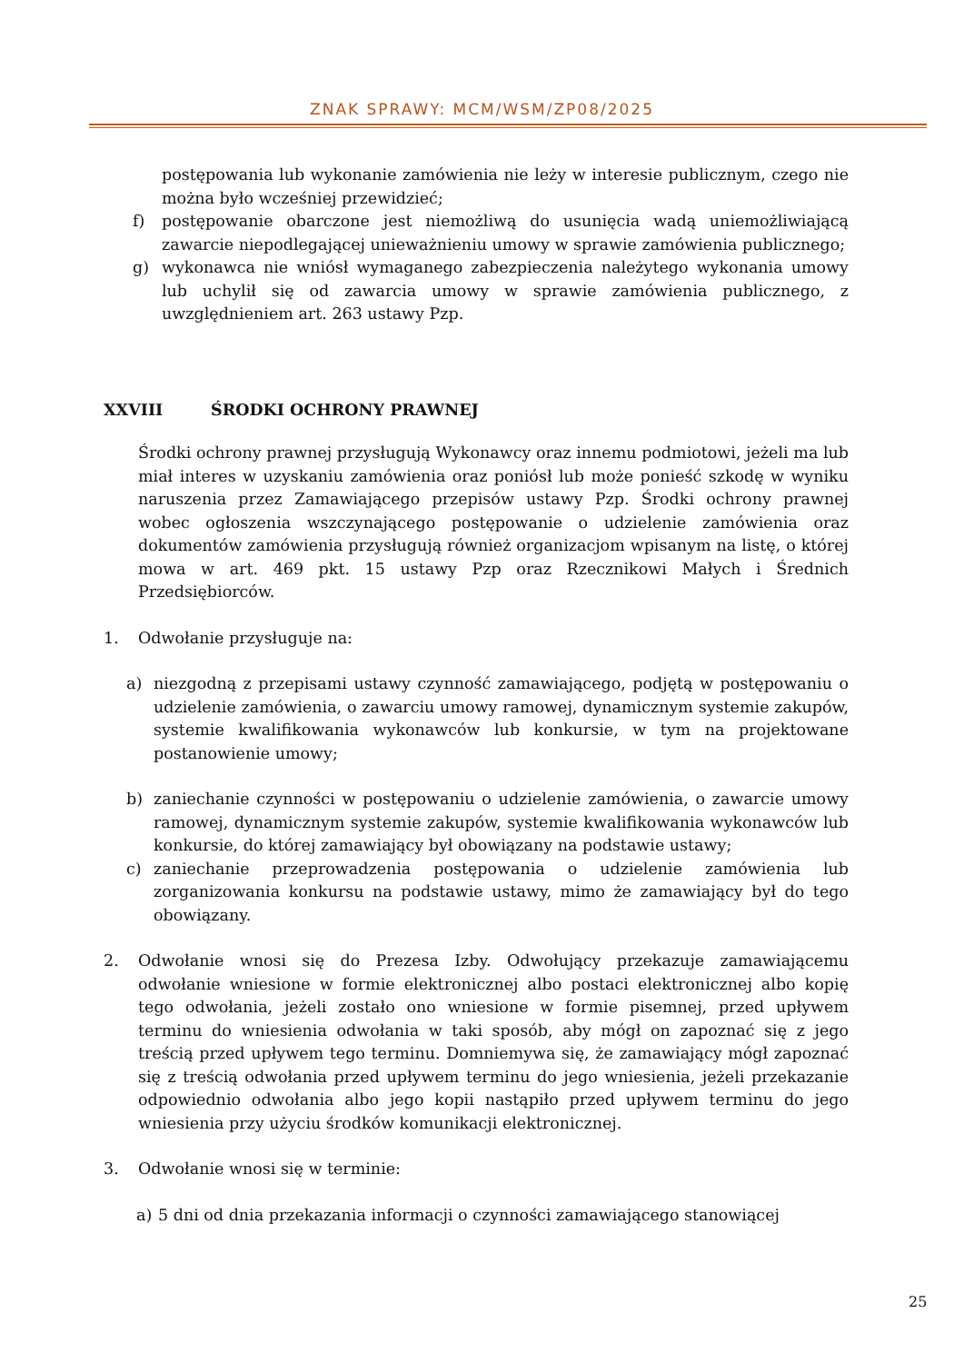ZNAK SPRAWY: MCM/WSM/ZP08/2025
postępowania lub wykonanie zamówienia nie leży w interesie publicznym, czego nie można było wcześniej przewidzieć;
f) postępowanie obarczone jest niemożliwą do usunięcia wadą uniemożliwiającą zawarcie niepodlegającej unieważnieniu umowy w sprawie zamówienia publicznego;
g) wykonawca nie wniósł wymaganego zabezpieczenia należytego wykonania umowy lub uchylił się od zawarcia umowy w sprawie zamówienia publicznego, z uwzględnieniem art. 263 ustawy Pzp.
XXVIII ŚRODKI OCHRONY PRAWNEJ
Środki ochrony prawnej przysługują Wykonawcy oraz innemu podmiotowi, jeżeli ma lub miał interes w uzyskaniu zamówienia oraz poniósł lub może ponieść szkodę w wyniku naruszenia przez Zamawiającego przepisów ustawy Pzp. Środki ochrony prawnej wobec ogłoszenia wszczynającego postępowanie o udzielenie zamówienia oraz dokumentów zamówienia przysługują również organizacjom wpisanym na listę, o której mowa w art. 469 pkt. 15 ustawy Pzp oraz Rzecznikowi Małych i Średnich Przedsiębiorców.
1. Odwołanie przysługuje na:
a) niezgodną z przepisami ustawy czynność zamawiającego, podjętą w postępowaniu o udzielenie zamówienia, o zawarciu umowy ramowej, dynamicznym systemie zakupów, systemie kwalifikowania wykonawców lub konkursie, w tym na projektowane postanowienie umowy;
b) zaniechanie czynności w postępowaniu o udzielenie zamówienia, o zawarcie umowy ramowej, dynamicznym systemie zakupów, systemie kwalifikowania wykonawców lub konkursie, do której zamawiający był obowiązany na podstawie ustawy;
c) zaniechanie przeprowadzenia postępowania o udzielenie zamówienia lub zorganizowania konkursu na podstawie ustawy, mimo że zamawiający był do tego obowiązany.
2. Odwołanie wnosi się do Prezesa Izby. Odwołujący przekazuje zamawiającemu odwołanie wniesione w formie elektronicznej albo postaci elektronicznej albo kopię tego odwołania, jeżeli zostało ono wniesione w formie pisemnej, przed upływem terminu do wniesienia odwołania w taki sposób, aby mógł on zapoznać się z jego treścią przed upływem tego terminu. Domniemywa się, że zamawiający mógł zapoznać się z treścią odwołania przed upływem terminu do jego wniesienia, jeżeli przekazanie odpowiednio odwołania albo jego kopii nastąpiło przed upływem terminu do jego wniesienia przy użyciu środków komunikacji elektronicznej.
3. Odwołanie wnosi się w terminie:
a) 5 dni od dnia przekazania informacji o czynności zamawiającego stanowiącej
25